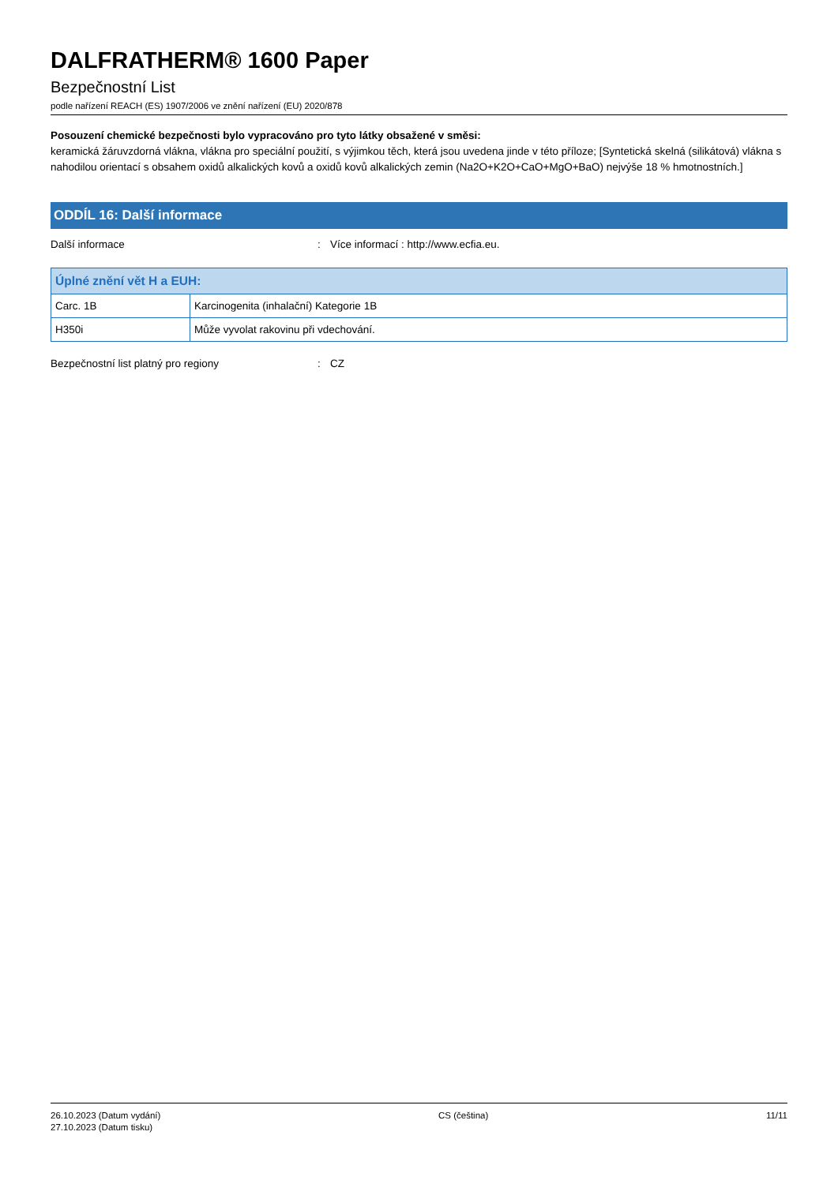DALFRATHERM® 1600 Paper
Bezpečnostní List
podle nařízení REACH (ES) 1907/2006 ve znění nařízení (EU) 2020/878
Posouzení chemické bezpečnosti bylo vypracováno pro tyto látky obsažené v směsi:
keramická žáruvzdorná vlákna, vlákna pro speciální použití, s výjimkou těch, která jsou uvedena jinde v této příloze; [Syntetická skelná (silikátová) vlákna s nahodilou orientací s obsahem oxidů alkalických kovů a oxidů kovů alkalických zemin (Na2O+K2O+CaO+MgO+BaO) nejvýše 18 % hmotnostních.]
ODDÍL 16: Další informace
Další informace: Více informací : http://www.ecfia.eu.
| Úplné znění vět H a EUH: | |
| --- | --- |
| Carc. 1B | Karcinogenita (inhalační) Kategorie 1B |
| H350i | Může vyvolat rakovinu při vdechování. |
Bezpečnostní list platný pro regiony: CZ
26.10.2023 (Datum vydání)
27.10.2023 (Datum tisku)
CS (čeština) 11/11